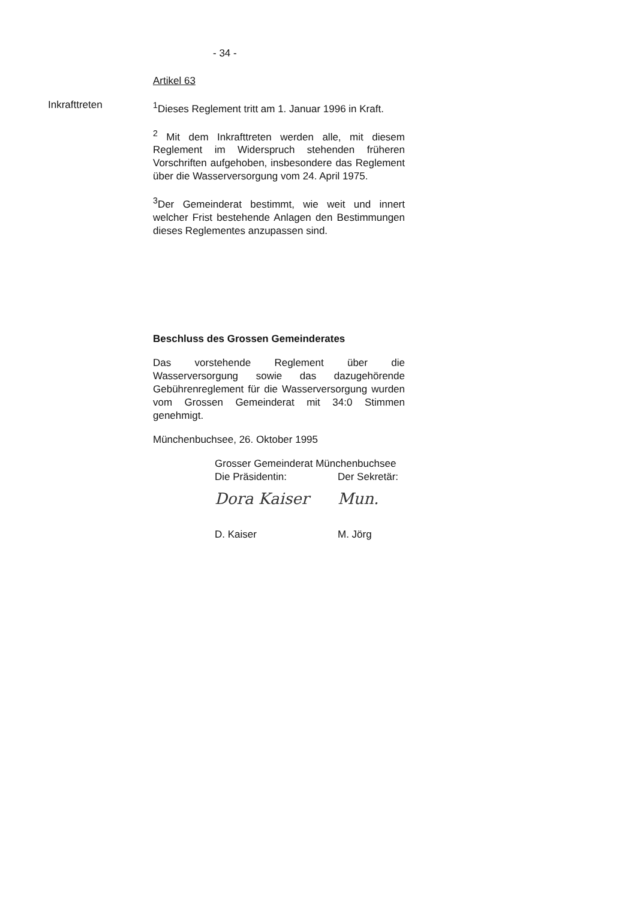- 34 -
Artikel 63
Inkrafttreten <sup>1</sup> Dieses Reglement tritt am 1. Januar 1996 in Kraft.
<sup>2</sup> Mit dem Inkrafttreten werden alle, mit diesem Reglement im Widerspruch stehenden früheren Vorschriften aufgehoben, insbesondere das Reglement über die Wasserversorgung vom 24. April 1975.
<sup>3</sup> Der Gemeinderat bestimmt, wie weit und innert welcher Frist bestehende Anlagen den Bestimmungen dieses Reglementes anzupassen sind.
Beschluss des Grossen Gemeinderates
Das vorstehende Reglement über die Wasserversorgung sowie das dazugehörende Gebührenreglement für die Wasserversorgung wurden vom Grossen Gemeinderat mit 34:0 Stimmen genehmigt.
Münchenbuchsee, 26. Oktober 1995
Grosser Gemeinderat Münchenbuchsee
Die Präsidentin: Der Sekretär:
Dora Kaiser Mun.
D. Kaiser M. Jörg